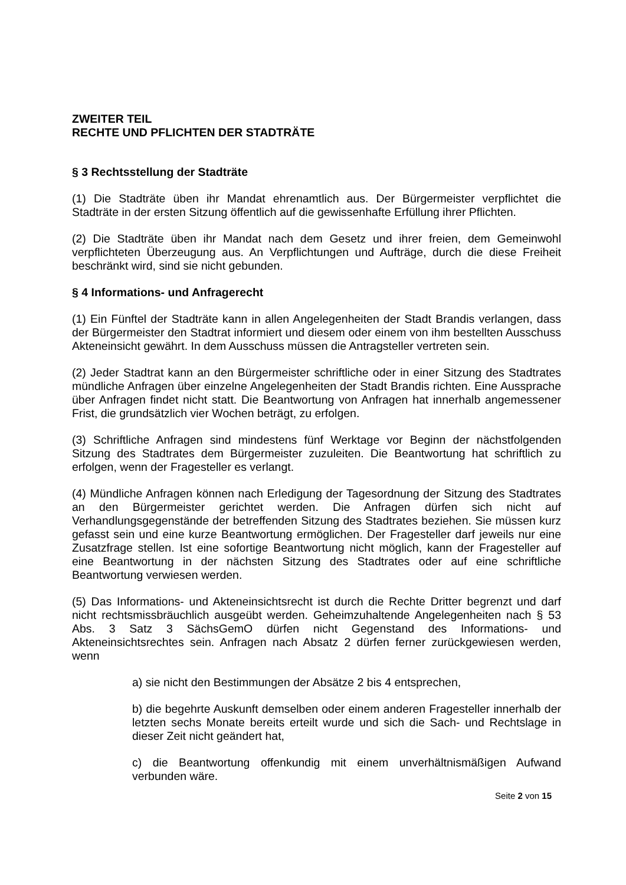ZWEITER TEIL
RECHTE UND PFLICHTEN DER STADTRÄTE
§ 3 Rechtsstellung der Stadträte
(1) Die Stadträte üben ihr Mandat ehrenamtlich aus. Der Bürgermeister verpflichtet die Stadträte in der ersten Sitzung öffentlich auf die gewissenhafte Erfüllung ihrer Pflichten.
(2) Die Stadträte üben ihr Mandat nach dem Gesetz und ihrer freien, dem Gemeinwohl verpflichteten Überzeugung aus. An Verpflichtungen und Aufträge, durch die diese Freiheit beschränkt wird, sind sie nicht gebunden.
§ 4 Informations- und Anfragerecht
(1) Ein Fünftel der Stadträte kann in allen Angelegenheiten der Stadt Brandis verlangen, dass der Bürgermeister den Stadtrat informiert und diesem oder einem von ihm bestellten Ausschuss Akteneinsicht gewährt. In dem Ausschuss müssen die Antragsteller vertreten sein.
(2) Jeder Stadtrat kann an den Bürgermeister schriftliche oder in einer Sitzung des Stadtrates mündliche Anfragen über einzelne Angelegenheiten der Stadt Brandis richten. Eine Aussprache über Anfragen findet nicht statt. Die Beantwortung von Anfragen hat innerhalb angemessener Frist, die grundsätzlich vier Wochen beträgt, zu erfolgen.
(3) Schriftliche Anfragen sind mindestens fünf Werktage vor Beginn der nächstfolgenden Sitzung des Stadtrates dem Bürgermeister zuzuleiten. Die Beantwortung hat schriftlich zu erfolgen, wenn der Fragesteller es verlangt.
(4) Mündliche Anfragen können nach Erledigung der Tagesordnung der Sitzung des Stadtrates an den Bürgermeister gerichtet werden. Die Anfragen dürfen sich nicht auf Verhandlungsgegenstände der betreffenden Sitzung des Stadtrates beziehen. Sie müssen kurz gefasst sein und eine kurze Beantwortung ermöglichen. Der Fragesteller darf jeweils nur eine Zusatzfrage stellen. Ist eine sofortige Beantwortung nicht möglich, kann der Fragesteller auf eine Beantwortung in der nächsten Sitzung des Stadtrates oder auf eine schriftliche Beantwortung verwiesen werden.
(5) Das Informations- und Akteneinsichtsrecht ist durch die Rechte Dritter begrenzt und darf nicht rechtsmissbräuchlich ausgeübt werden. Geheimzuhaltende Angelegenheiten nach § 53 Abs. 3 Satz 3 SächsGemO dürfen nicht Gegenstand des Informations- und Akteneinsichtsrechtes sein. Anfragen nach Absatz 2 dürfen ferner zurückgewiesen werden, wenn
a) sie nicht den Bestimmungen der Absätze 2 bis 4 entsprechen,
b) die begehrte Auskunft demselben oder einem anderen Fragesteller innerhalb der letzten sechs Monate bereits erteilt wurde und sich die Sach- und Rechtslage in dieser Zeit nicht geändert hat,
c) die Beantwortung offenkundig mit einem unverhältnismäßigen Aufwand verbunden wäre.
Seite 2 von 15